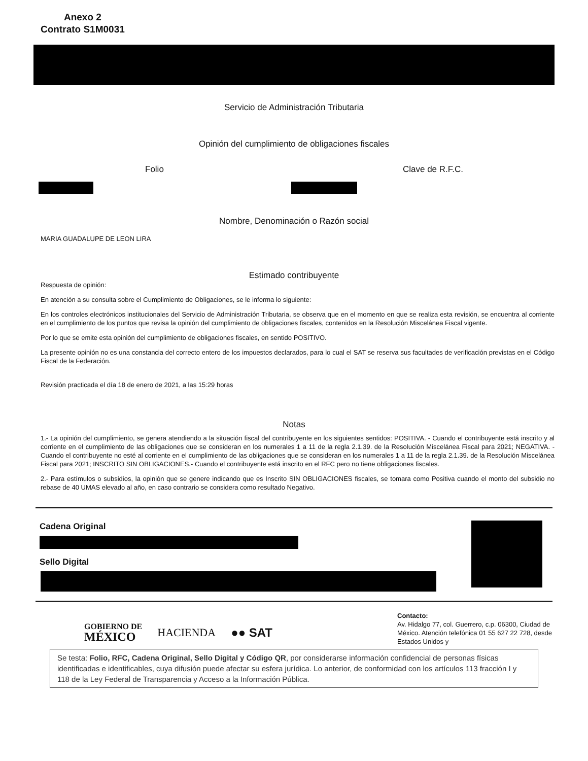Anexo 2
Contrato S1M0031
Servicio de Administración Tributaria
Opinión del cumplimiento de obligaciones fiscales
Folio Clave de R.F.C.
Nombre, Denominación o Razón social
MARIA GUADALUPE DE LEON LIRA
Estimado contribuyente
Respuesta de opinión:
En atención a su consulta sobre el Cumplimiento de Obligaciones, se le informa lo siguiente:
En los controles electrónicos institucionales del Servicio de Administración Tributaria, se observa que en el momento en que se realiza esta revisión, se encuentra al corriente en el cumplimiento de los puntos que revisa la opinión del cumplimiento de obligaciones fiscales, contenidos en la Resolución Miscelánea Fiscal vigente.
Por lo que se emite esta opinión del cumplimiento de obligaciones fiscales, en sentido POSITIVO.
La presente opinión no es una constancia del correcto entero de los impuestos declarados, para lo cual el SAT se reserva sus facultades de verificación previstas en el Código Fiscal de la Federación.
Revisión practicada el día 18 de enero de 2021, a las 15:29 horas
Notas
1.- La opinión del cumplimiento, se genera atendiendo a la situación fiscal del contribuyente en los siguientes sentidos: POSITIVA. - Cuando el contribuyente está inscrito y al corriente en el cumplimiento de las obligaciones que se consideran en los numerales 1 a 11 de la regla 2.1.39. de la Resolución Miscelánea Fiscal para 2021; NEGATIVA. - Cuando el contribuyente no esté al corriente en el cumplimiento de las obligaciones que se consideran en los numerales 1 a 11 de la regla 2.1.39. de la Resolución Miscelánea Fiscal para 2021; INSCRITO SIN OBLIGACIONES.- Cuando el contribuyente está inscrito en el RFC pero no tiene obligaciones fiscales.
2.- Para estímulos o subsidios, la opinión que se genere indicando que es Inscrito SIN OBLIGACIONES fiscales, se tomara como Positiva cuando el monto del subsidio no rebase de 40 UMAS elevado al año, en caso contrario se considera como resultado Negativo.
Cadena Original
Sello Digital
GOBIERNO DE
MÉXICO
HACIENDA ●● SAT
Contacto:
Av. Hidalgo 77, col. Guerrero, c.p. 06300, Ciudad de México. Atención telefónica 01 55 627 22 728, desde Estados Unidos y
Se testa: Folio, RFC, Cadena Original, Sello Digital y Código QR, por considerarse información confidencial de personas físicas identificadas e identificables, cuya difusión puede afectar su esfera jurídica. Lo anterior, de conformidad con los artículos 113 fracción I y 118 de la Ley Federal de Transparencia y Acceso a la Información Pública.